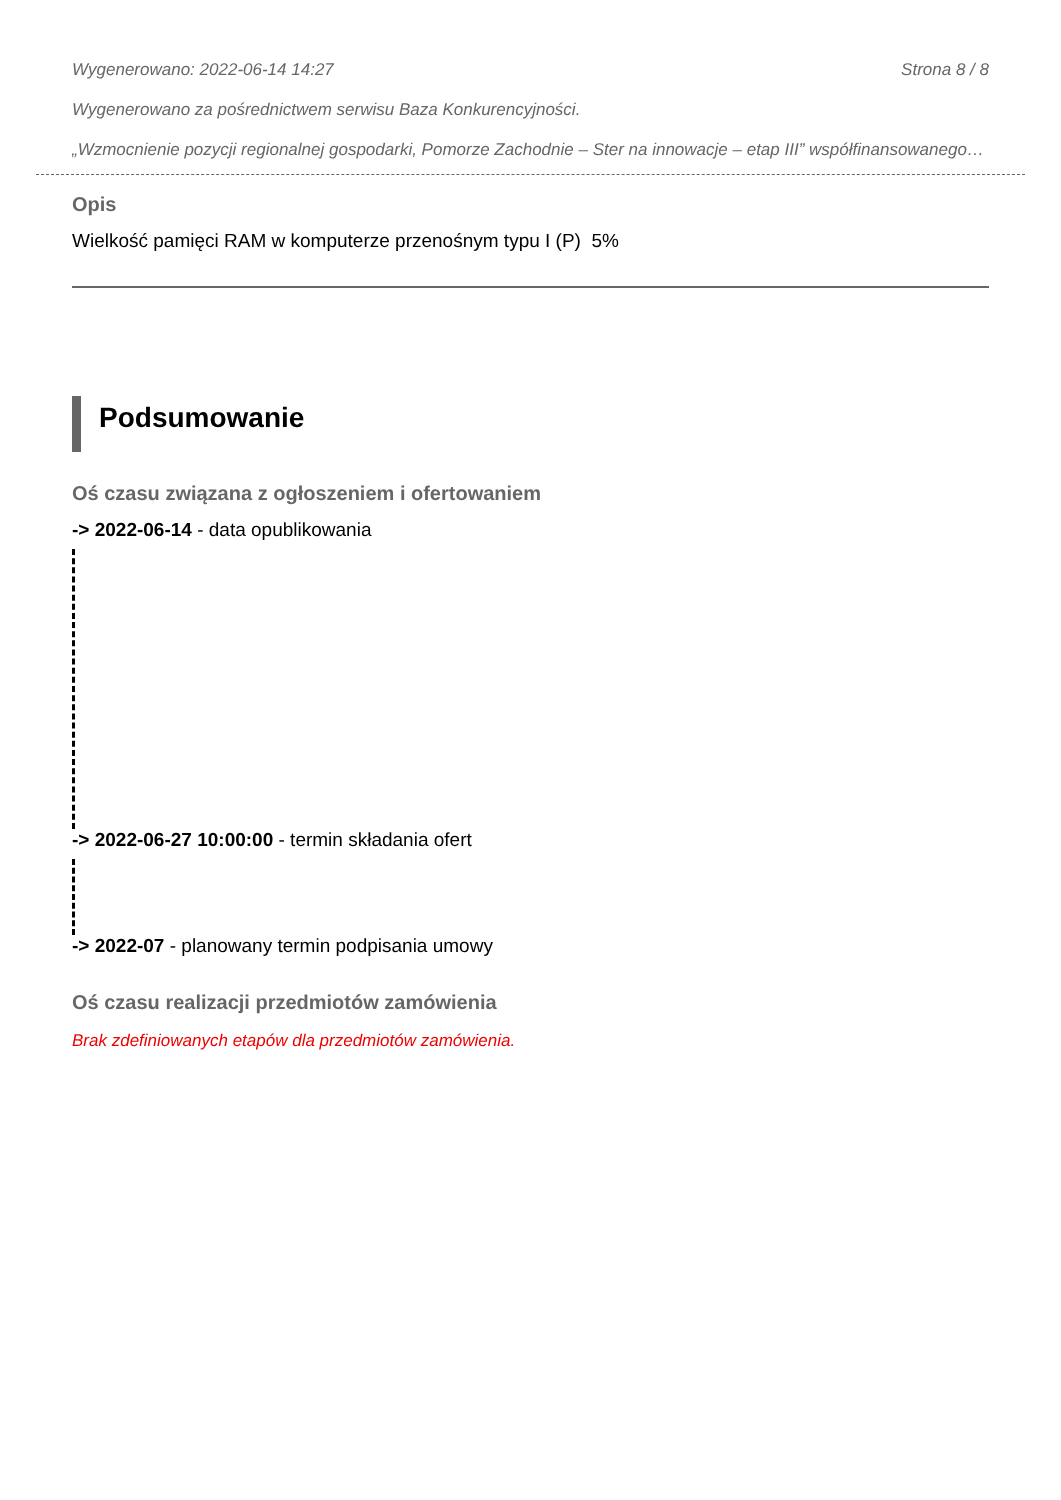Wygenerowano: 2022-06-14 14:27 Strona 8 / 8
Wygenerowano za pośrednictwem serwisu Baza Konkurencyjności.
„Wzmocnienie pozycji regionalnej gospodarki, Pomorze Zachodnie – Ster na innowacje – etap III” współfinansowanego…
Opis
Wielkość pamięci RAM w komputerze przenośnym typu I (P) 5%
Podsumowanie
Oś czasu związana z ogłoszeniem i ofertowaniem
-> 2022-06-14 - data opublikowania
-> 2022-06-27 10:00:00 - termin składania ofert
-> 2022-07 - planowany termin podpisania umowy
Oś czasu realizacji przedmiotów zamówienia
Brak zdefiniowanych etapów dla przedmiotów zamówienia.